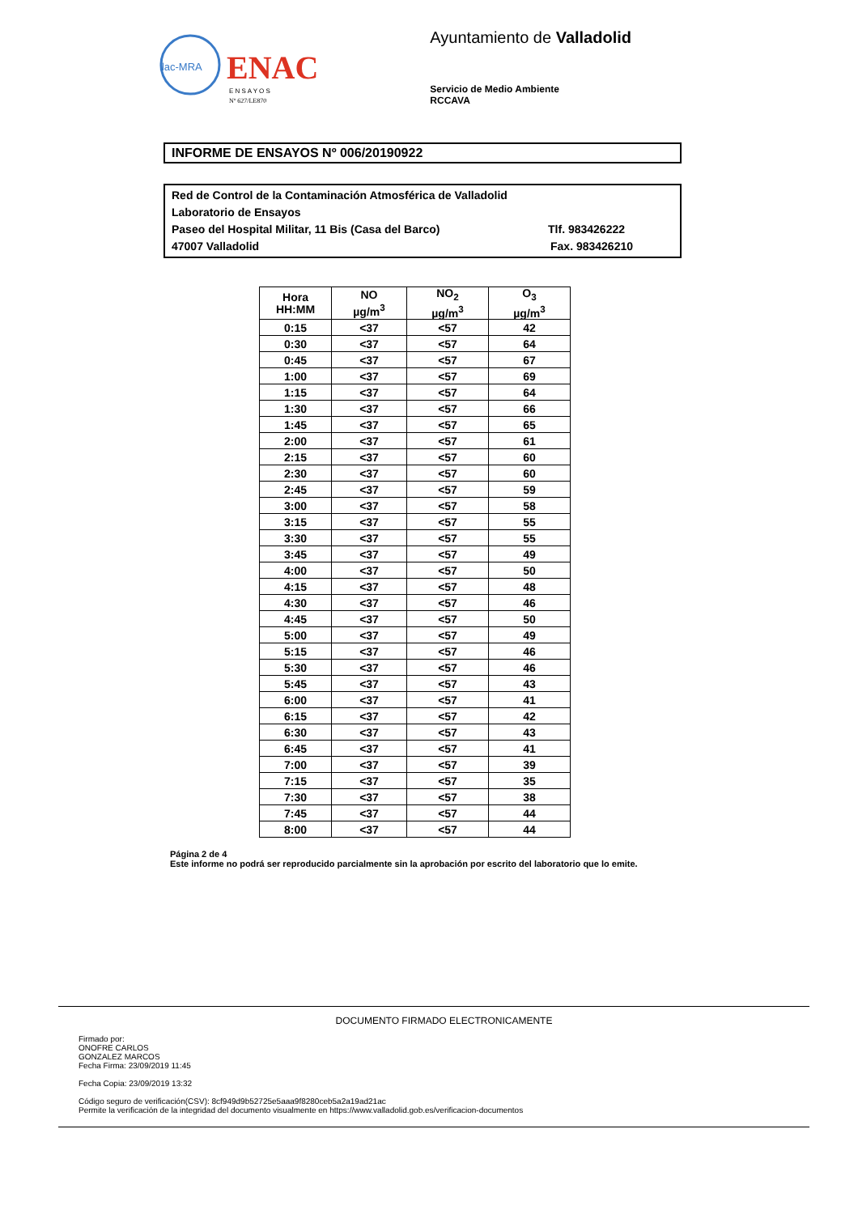ilac-MRA
ENAC
E N S A Y O S
Nº 627/LE870
Ayuntamiento de Valladolid
Servicio de Medio Ambiente
RCCAVA
INFORME DE ENSAYOS Nº 006/20190922
Red de Control de la Contaminación Atmosférica de Valladolid
Laboratorio de Ensayos
Paseo del Hospital Militar, 11 Bis (Casa del Barco) Tlf. 983426222
47007 Valladolid Fax. 983426210
| Hora HH:MM | NO µg/m<sup>3</sup> | NO<sub>2</sub> µg/m<sup>3</sup> | O<sub>3</sub> µg/m<sup>3</sup> |
| --- | --- | --- | --- |
| 0:15 | <37 | <57 | 42 |
| 0:30 | <37 | <57 | 64 |
| 0:45 | <37 | <57 | 67 |
| 1:00 | <37 | <57 | 69 |
| 1:15 | <37 | <57 | 64 |
| 1:30 | <37 | <57 | 66 |
| 1:45 | <37 | <57 | 65 |
| 2:00 | <37 | <57 | 61 |
| 2:15 | <37 | <57 | 60 |
| 2:30 | <37 | <57 | 60 |
| 2:45 | <37 | <57 | 59 |
| 3:00 | <37 | <57 | 58 |
| 3:15 | <37 | <57 | 55 |
| 3:30 | <37 | <57 | 55 |
| 3:45 | <37 | <57 | 49 |
| 4:00 | <37 | <57 | 50 |
| 4:15 | <37 | <57 | 48 |
| 4:30 | <37 | <57 | 46 |
| 4:45 | <37 | <57 | 50 |
| 5:00 | <37 | <57 | 49 |
| 5:15 | <37 | <57 | 46 |
| 5:30 | <37 | <57 | 46 |
| 5:45 | <37 | <57 | 43 |
| 6:00 | <37 | <57 | 41 |
| 6:15 | <37 | <57 | 42 |
| 6:30 | <37 | <57 | 43 |
| 6:45 | <37 | <57 | 41 |
| 7:00 | <37 | <57 | 39 |
| 7:15 | <37 | <57 | 35 |
| 7:30 | <37 | <57 | 38 |
| 7:45 | <37 | <57 | 44 |
| 8:00 | <37 | <57 | 44 |
Página 2 de 4
Este informe no podrá ser reproducido parcialmente sin la aprobación por escrito del laboratorio que lo emite.
DOCUMENTO FIRMADO ELECTRONICAMENTE
Firmado por:
ONOFRE CARLOS
GONZALEZ MARCOS
Fecha Firma: 23/09/2019 11:45
Fecha Copia: 23/09/2019 13:32
Código seguro de verificación(CSV): 8cf949d9b52725e5aaa9f8280ceb5a2a19ad21ac
Permite la verificación de la integridad del documento visualmente en https://www.valladolid.gob.es/verificacion-documentos